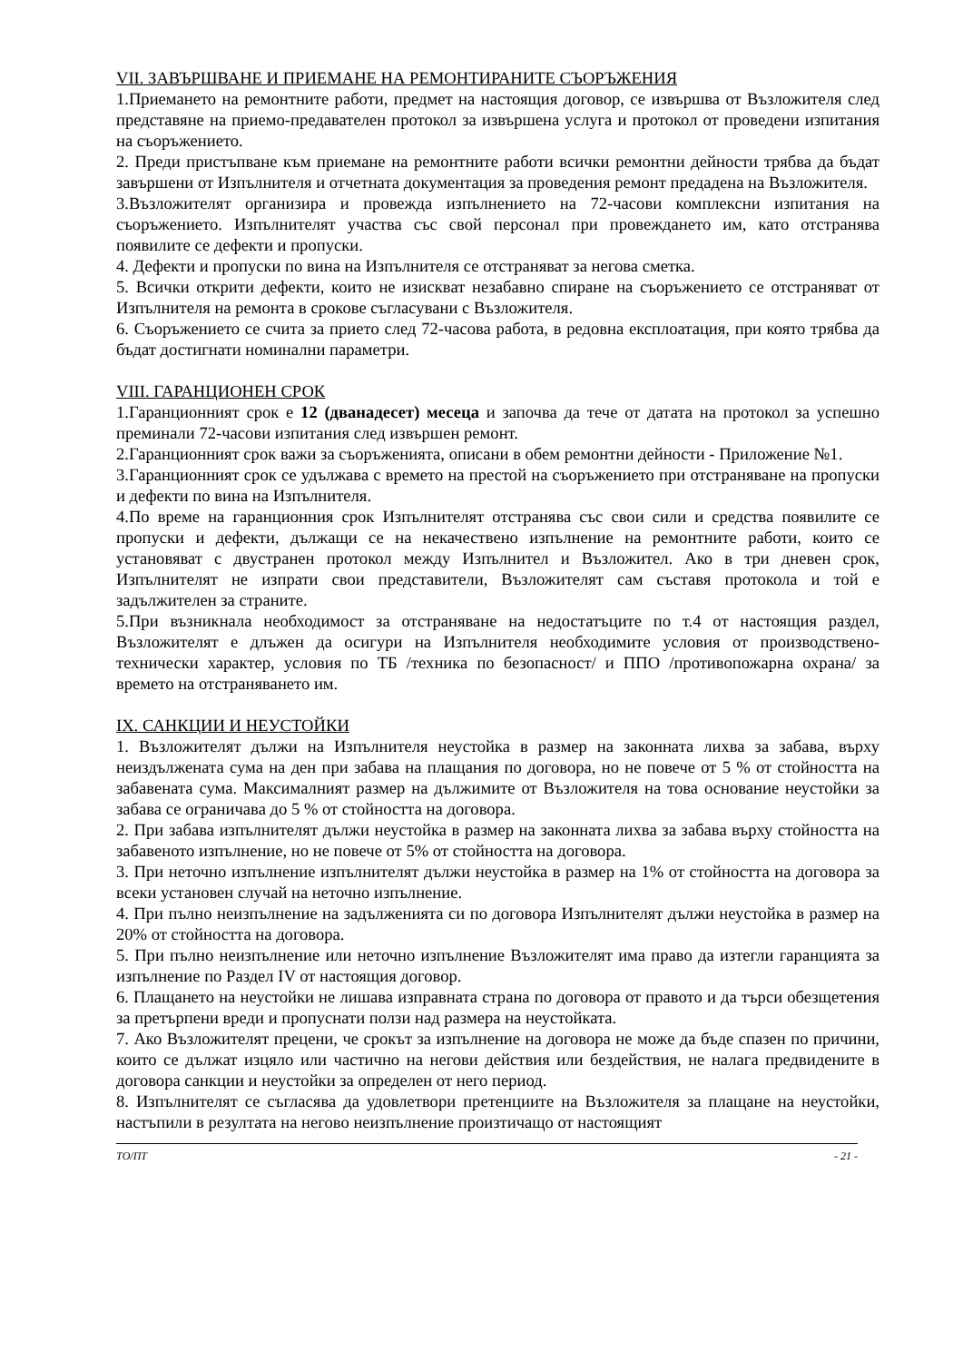VII. ЗАВЪРШВАНЕ И ПРИЕМАНЕ НА РЕМОНТИРАНИТЕ СЪОРЪЖЕНИЯ
1.Приемането на ремонтните работи, предмет на настоящия договор, се извършва от Възложителя след представяне на приемо-предавателен протокол за извършена услуга и протокол от проведени изпитания на съоръжението.
2. Преди пристъпване към приемане на ремонтните работи всички ремонтни дейности трябва да бъдат завършени от Изпълнителя и отчетната документация за проведения ремонт предадена на Възложителя.
3.Възложителят организира и провежда изпълнението на 72-часови комплексни изпитания на съоръжението. Изпълнителят участва със свой персонал при провеждането им, като отстранява появилите се дефекти и пропуски.
4. Дефекти и пропуски по вина на Изпълнителя се отстраняват за негова сметка.
5. Всички открити дефекти, които не изискват незабавно спиране на съоръжението се отстраняват от Изпълнителя на ремонта в срокове съгласувани с Възложителя.
6. Съоръжението се счита за прието след 72-часова работа, в редовна експлоатация, при която трябва да бъдат достигнати номинални параметри.
VIII. ГАРАНЦИОНЕН СРОК
1.Гаранционният срок е 12 (дванадесет) месеца и започва да тече от датата на протокол за успешно преминали 72-часови изпитания след извършен ремонт.
2.Гаранционният срок важи за съоръженията, описани в обем ремонтни дейности - Приложение №1.
3.Гаранционният срок се удължава с времето на престой на съоръжението при отстраняване на пропуски и дефекти по вина на Изпълнителя.
4.По време на гаранционния срок Изпълнителят отстранява със свои сили и средства появилите се пропуски и дефекти, дължащи се на некачествено изпълнение на ремонтните работи, които се установяват с двустранен протокол между Изпълнител и Възложител. Ако в три дневен срок, Изпълнителят не изпрати свои представители, Възложителят сам съставя протокола и той е задължителен за страните.
5.При възникнала необходимост за отстраняване на недостатъците по т.4 от настоящия раздел, Възложителят е длъжен да осигури на Изпълнителя необходимите условия от производствено-технически характер, условия по ТБ /техника по безопасност/ и ППО /противопожарна охрана/ за времето на отстраняването им.
IX. САНКЦИИ И НЕУСТОЙКИ
1. Възложителят дължи на Изпълнителя неустойка в размер на законната лихва за забава, върху неиздължената сума на ден при забава на плащания по договора, но не повече от 5 % от стойността на забавената сума. Максималният размер на дължимите от Възложителя на това основание неустойки за забава се ограничава до 5 % от стойността на договора.
2. При забава изпълнителят дължи неустойка в размер на законната лихва за забава върху стойността на забавеното изпълнение, но не повече от 5% от стойността на договора.
3. При неточно изпълнение изпълнителят дължи неустойка в размер на 1% от стойността на договора за всеки установен случай на неточно изпълнение.
4. При пълно неизпълнение на задълженията си по договора Изпълнителят дължи неустойка в размер на 20% от стойността на договора.
5. При пълно неизпълнение или неточно изпълнение Възложителят има право да изтегли гаранцията за изпълнение по Раздел IV от настоящия договор.
6. Плащането на неустойки не лишава изправната страна по договора от правото и да търси обезщетения за претърпени вреди и пропуснати ползи над размера на неустойката.
7. Ако Възложителят прецени, че срокът за изпълнение на договора не може да бъде спазен по причини, които се дължат изцяло или частично на негови действия или бездействия, не налага предвидените в договора санкции и неустойки за определен от него период.
8. Изпълнителят се съгласява да удовлетвори претенциите на Възложителя за плащане на неустойки, настъпили в резултата на негово неизпълнение произтичащо от настоящият
ТО/ПТ - 21 -